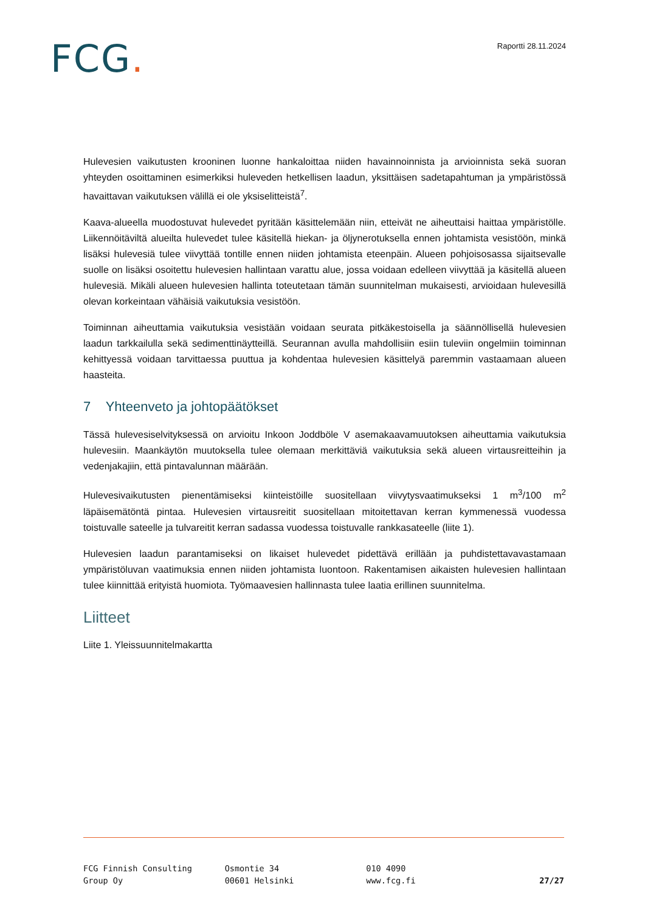FCG.
Raportti 28.11.2024
Hulevesien vaikutusten krooninen luonne hankaloittaa niiden havainnoinnista ja arvioinnista sekä suoran yhteyden osoittaminen esimerkiksi huleveden hetkellisen laadun, yksittäisen sadetapahtuman ja ympäristössä havaittavan vaikutuksen välillä ei ole yksiselitteistä<sup>7</sup>.
Kaava-alueella muodostuvat hulevedet pyritään käsittelemään niin, etteivät ne aiheuttaisi haittaa ympäristölle. Liikennöitäviltä alueilta hulevedet tulee käsitellä hiekan- ja öljynerotuksella ennen johtamista vesistöön, minkä lisäksi hulevesiä tulee viivyttää tontille ennen niiden johtamista eteenpäin. Alueen pohjoisosassa sijaitsevalle suolle on lisäksi osoitettu hulevesien hallintaan varattu alue, jossa voidaan edelleen viivyttää ja käsitellä alueen hulevesiä. Mikäli alueen hulevesien hallinta toteutetaan tämän suunnitelman mukaisesti, arvioidaan hulevesillä olevan korkeintaan vähäisiä vaikutuksia vesistöön.
Toiminnan aiheuttamia vaikutuksia vesistään voidaan seurata pitkäkestoisella ja säännöllisellä hulevesien laadun tarkkailulla sekä sedimenttinäytteillä. Seurannan avulla mahdollisiin esiin tuleviin ongelmiin toiminnan kehittyessä voidaan tarvittaessa puuttua ja kohdentaa hulevesien käsittelyä paremmin vastaamaan alueen haasteita.
7 Yhteenveto ja johtopäätökset
Tässä hulevesiselvityksessä on arvioitu Inkoon Joddböle V asemakaavamuutoksen aiheuttamia vaikutuksia hulevesiin. Maankäytön muutoksella tulee olemaan merkittäviä vaikutuksia sekä alueen virtausreitteihin ja vedenjakajiin, että pintavalunnan määrään.
Hulevesivaikutusten pienentämiseksi kiinteistöille suositellaan viivytysvaatimukseksi 1 m<sup>3</sup>/100 m<sup>2</sup> läpäisemätöntä pintaa. Hulevesien virtausreitit suositellaan mitoitettavan kerran kymmenessä vuodessa toistuvalle sateelle ja tulvareitit kerran sadassa vuodessa toistuvalle rankkasateelle (liite 1).
Hulevesien laadun parantamiseksi on likaiset hulevedet pidettävä erillään ja puhdistettavavastamaan ympäristöluvan vaatimuksia ennen niiden johtamista luontoon. Rakentamisen aikaisten hulevesien hallintaan tulee kiinnittää erityistä huomiota. Työmaavesien hallinnasta tulee laatia erillinen suunnitelma.
Liitteet
Liite 1. Yleissuunnitelmakartta
FCG Finnish Consulting
Group Oy
Osmontie 34
00601 Helsinki
010 4090
www.fcg.fi
27/27